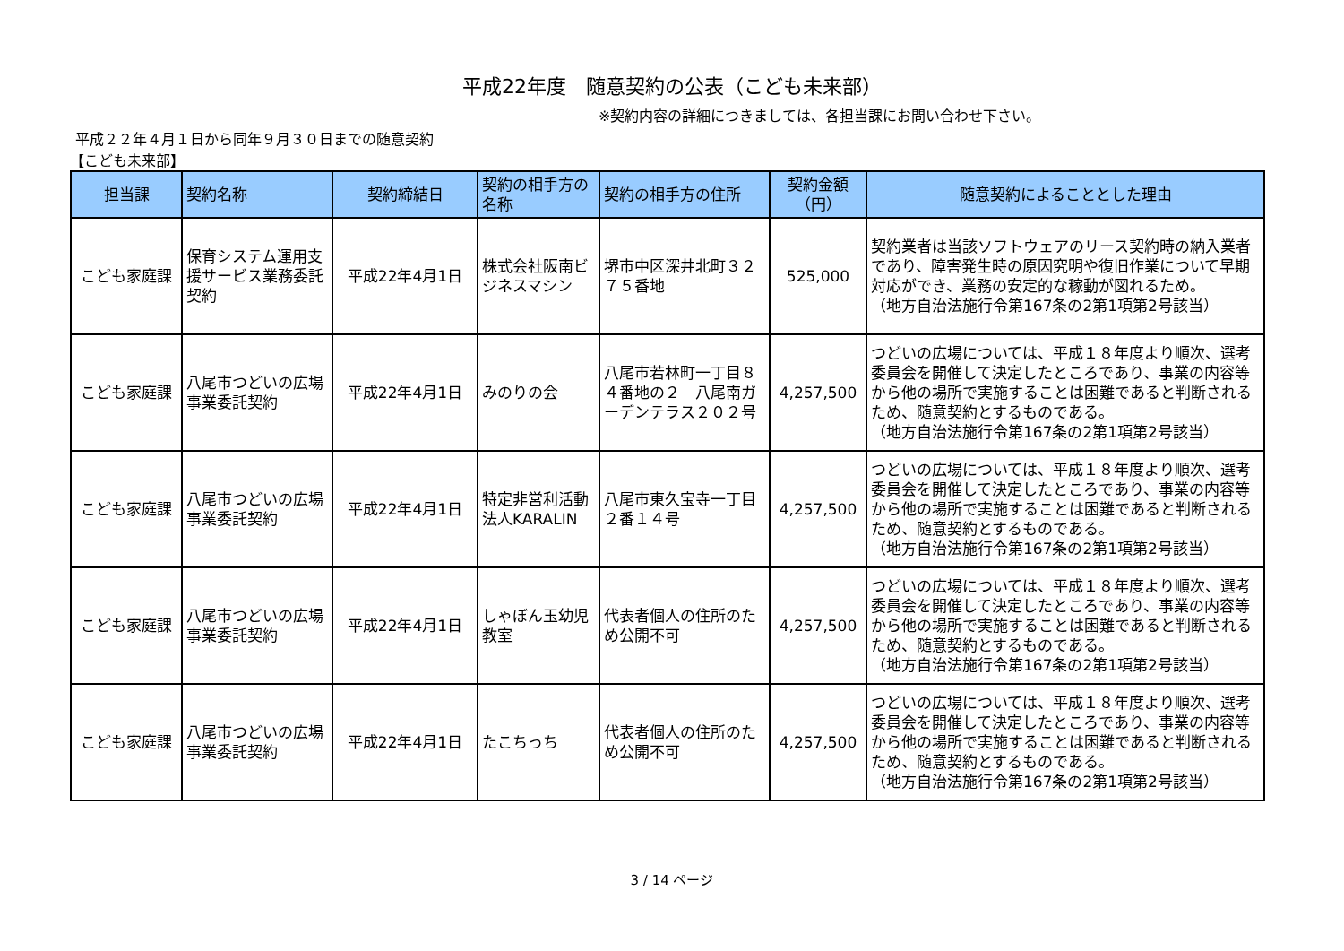平成22年度　随意契約の公表（こども未来部）
※契約内容の詳細につきましては、各担当課にお問い合わせ下さい。
平成２２年４月１日から同年９月３０日までの随意契約
【こども未来部】
| 担当課 | 契約名称 | 契約締結日 | 契約の相手方の名称 | 契約の相手方の住所 | 契約金額（円） | 随意契約によることとした理由 |
| --- | --- | --- | --- | --- | --- | --- |
| こども家庭課 | 保育システム運用支援サービス業務委託契約 | 平成22年4月1日 | 株式会社阪南ビジネスマシン | 堺市中区深井北町３２７５番地 | 525,000 | 契約業者は当該ソフトウェアのリース契約時の納入業者であり、障害発生時の原因究明や復旧作業について早期対応ができ、業務の安定的な稼動が図れるため。 （地方自治法施行令第167条の2第1項第2号該当） |
| こども家庭課 | 八尾市つどいの広場事業委託契約 | 平成22年4月1日 | みのりの会 | 八尾市若林町一丁目８４番地の２ 八尾南ガーデンテラス２０２号 | 4,257,500 | つどいの広場については、平成１８年度より順次、選考委員会を開催して決定したところであり、事業の内容等から他の場所で実施することは困難であると判断されるため、随意契約とするものである。 （地方自治法施行令第167条の2第1項第2号該当） |
| こども家庭課 | 八尾市つどいの広場事業委託契約 | 平成22年4月1日 | 特定非営利活動法人KARALIN | 八尾市東久宝寺一丁目２番１４号 | 4,257,500 | つどいの広場については、平成１８年度より順次、選考委員会を開催して決定したところであり、事業の内容等から他の場所で実施することは困難であると判断されるため、随意契約とするものである。 （地方自治法施行令第167条の2第1項第2号該当） |
| こども家庭課 | 八尾市つどいの広場事業委託契約 | 平成22年4月1日 | しゃぼん玉幼児教室 | 代表者個人の住所のため公開不可 | 4,257,500 | つどいの広場については、平成１８年度より順次、選考委員会を開催して決定したところであり、事業の内容等から他の場所で実施することは困難であると判断されるため、随意契約とするものである。 （地方自治法施行令第167条の2第1項第2号該当） |
| こども家庭課 | 八尾市つどいの広場事業委託契約 | 平成22年4月1日 | たこちっち | 代表者個人の住所のため公開不可 | 4,257,500 | つどいの広場については、平成１８年度より順次、選考委員会を開催して決定したところであり、事業の内容等から他の場所で実施することは困難であると判断されるため、随意契約とするものである。 （地方自治法施行令第167条の2第1項第2号該当） |
3 / 14 ページ